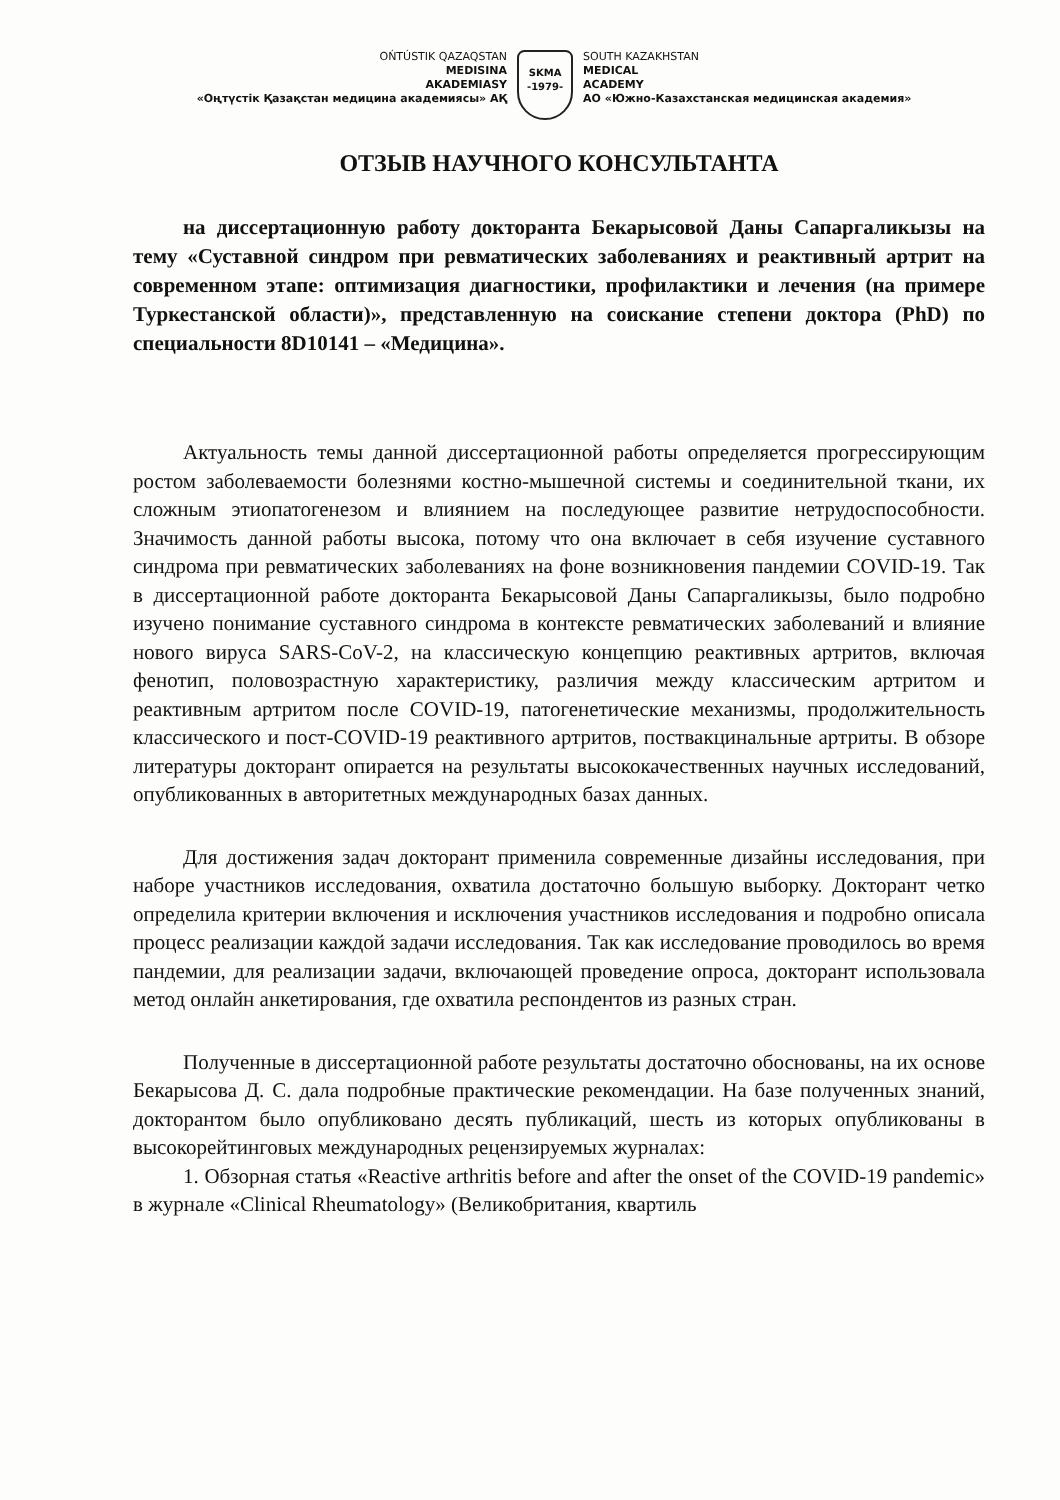OŃTÚSTIK QAZAQSTAN
MEDISINA
AKADEMIASY
«Оңтүстік Қазақстан медицина академиясы» АҚ
SKMA
-1979-
SOUTH KAZAKHSTAN
MEDICAL
ACADEMY
АО «Южно-Казахстанская медицинская академия»
ОТЗЫВ НАУЧНОГО КОНСУЛЬТАНТА
на диссертационную работу докторанта Бекарысовой Даны Сапаргаликызы на тему «Суставной синдром при ревматических заболеваниях и реактивный артрит на современном этапе: оптимизация диагностики, профилактики и лечения (на примере Туркестанской области)», представленную на соискание степени доктора (PhD) по специальности 8D10141 – «Медицина».
Актуальность темы данной диссертационной работы определяется прогрессирующим ростом заболеваемости болезнями костно-мышечной системы и соединительной ткани, их сложным этиопатогенезом и влиянием на последующее развитие нетрудоспособности. Значимость данной работы высока, потому что она включает в себя изучение суставного синдрома при ревматических заболеваниях на фоне возникновения пандемии COVID-19. Так в диссертационной работе докторанта Бекарысовой Даны Сапаргаликызы, было подробно изучено понимание суставного синдрома в контексте ревматических заболеваний и влияние нового вируса SARS-CoV-2, на классическую концепцию реактивных артритов, включая фенотип, половозрастную характеристику, различия между классическим артритом и реактивным артритом после COVID-19, патогенетические механизмы, продолжительность классического и пост-COVID-19 реактивного артритов, поствакцинальные артриты. В обзоре литературы докторант опирается на результаты высококачественных научных исследований, опубликованных в авторитетных международных базах данных.
Для достижения задач докторант применила современные дизайны исследования, при наборе участников исследования, охватила достаточно большую выборку. Докторант четко определила критерии включения и исключения участников исследования и подробно описала процесс реализации каждой задачи исследования. Так как исследование проводилось во время пандемии, для реализации задачи, включающей проведение опроса, докторант использовала метод онлайн анкетирования, где охватила респондентов из разных стран.
Полученные в диссертационной работе результаты достаточно обоснованы, на их основе Бекарысова Д. С. дала подробные практические рекомендации. На базе полученных знаний, докторантом было опубликовано десять публикаций, шесть из которых опубликованы в высокорейтинговых международных рецензируемых журналах:
1. Обзорная статья «Reactive arthritis before and after the onset of the COVID-19 pandemic» в журнале «Clinical Rheumatology» (Великобритания, квартиль